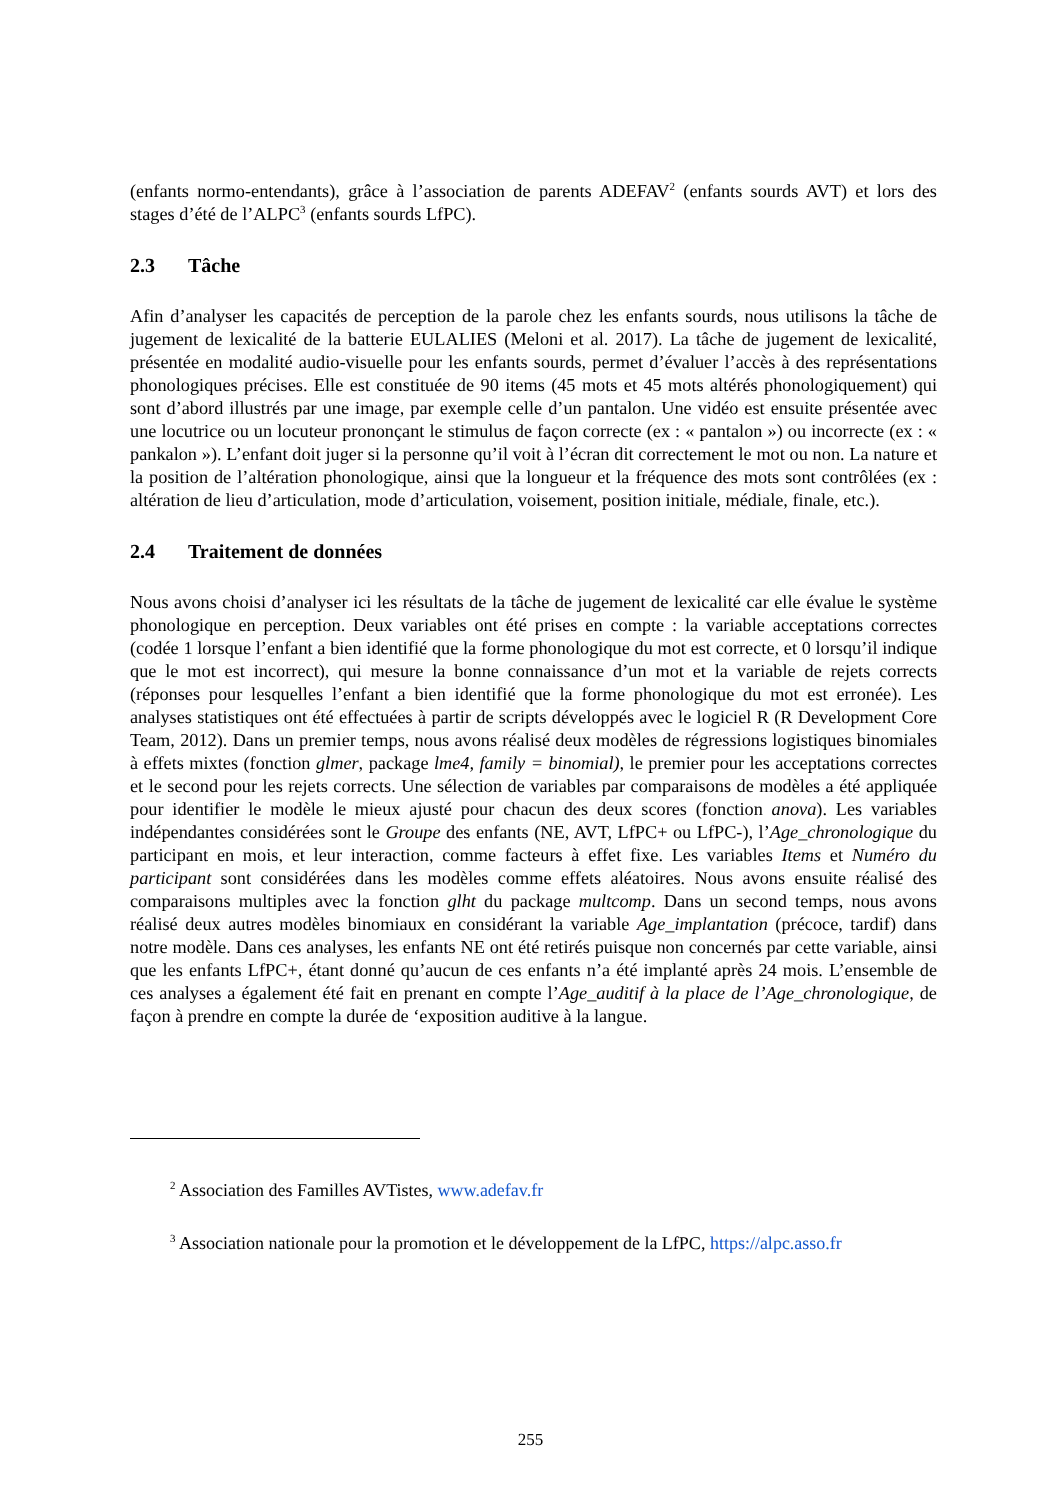(enfants normo-entendants), grâce à l’association de parents ADEFAV<sup>2</sup> (enfants sourds AVT) et lors des stages d’été de l’ALPC<sup>3</sup> (enfants sourds LfPC).
2.3 Tâche
Afin d’analyser les capacités de perception de la parole chez les enfants sourds, nous utilisons la tâche de jugement de lexicalité de la batterie EULALIES (Meloni et al. 2017). La tâche de jugement de lexicalité, présentée en modalité audio-visuelle pour les enfants sourds, permet d’évaluer l’accès à des représentations phonologiques précises. Elle est constituée de 90 items (45 mots et 45 mots altérés phonologiquement) qui sont d’abord illustrés par une image, par exemple celle d’un pantalon. Une vidéo est ensuite présentée avec une locutrice ou un locuteur prononçant le stimulus de façon correcte (ex : « pantalon ») ou incorrecte (ex : « pankalon »). L’enfant doit juger si la personne qu’il voit à l’écran dit correctement le mot ou non. La nature et la position de l’altération phonologique, ainsi que la longueur et la fréquence des mots sont contrôlées (ex : altération de lieu d’articulation, mode d’articulation, voisement, position initiale, médiale, finale, etc.).
2.4 Traitement de données
Nous avons choisi d’analyser ici les résultats de la tâche de jugement de lexicalité car elle évalue le système phonologique en perception. Deux variables ont été prises en compte : la variable acceptations correctes (codée 1 lorsque l’enfant a bien identifié que la forme phonologique du mot est correcte, et 0 lorsqu’il indique que le mot est incorrect), qui mesure la bonne connaissance d’un mot et la variable de rejets corrects (réponses pour lesquelles l’enfant a bien identifié que la forme phonologique du mot est erronée). Les analyses statistiques ont été effectuées à partir de scripts développés avec le logiciel R (R Development Core Team, 2012). Dans un premier temps, nous avons réalisé deux modèles de régressions logistiques binomiales à effets mixtes (fonction glmer, package lme4, family = binomial), le premier pour les acceptations correctes et le second pour les rejets corrects. Une sélection de variables par comparaisons de modèles a été appliquée pour identifier le modèle le mieux ajusté pour chacun des deux scores (fonction anova). Les variables indépendantes considérées sont le Groupe des enfants (NE, AVT, LfPC+ ou LfPC-), l’Age_chronologique du participant en mois, et leur interaction, comme facteurs à effet fixe. Les variables Items et Numéro du participant sont considérées dans les modèles comme effets aléatoires. Nous avons ensuite réalisé des comparaisons multiples avec la fonction glht du package multcomp. Dans un second temps, nous avons réalisé deux autres modèles binomiaux en considérant la variable Age_implantation (précoce, tardif) dans notre modèle. Dans ces analyses, les enfants NE ont été retirés puisque non concernés par cette variable, ainsi que les enfants LfPC+, étant donné qu’aucun de ces enfants n’a été implanté après 24 mois. L’ensemble de ces analyses a également été fait en prenant en compte l’Age_auditif à la place de l’Age_chronologique, de façon à prendre en compte la durée de ‘exposition auditive à la langue.
<sup>2</sup> Association des Familles AVTistes, www.adefav.fr
<sup>3</sup> Association nationale pour la promotion et le développement de la LfPC, https://alpc.asso.fr
255